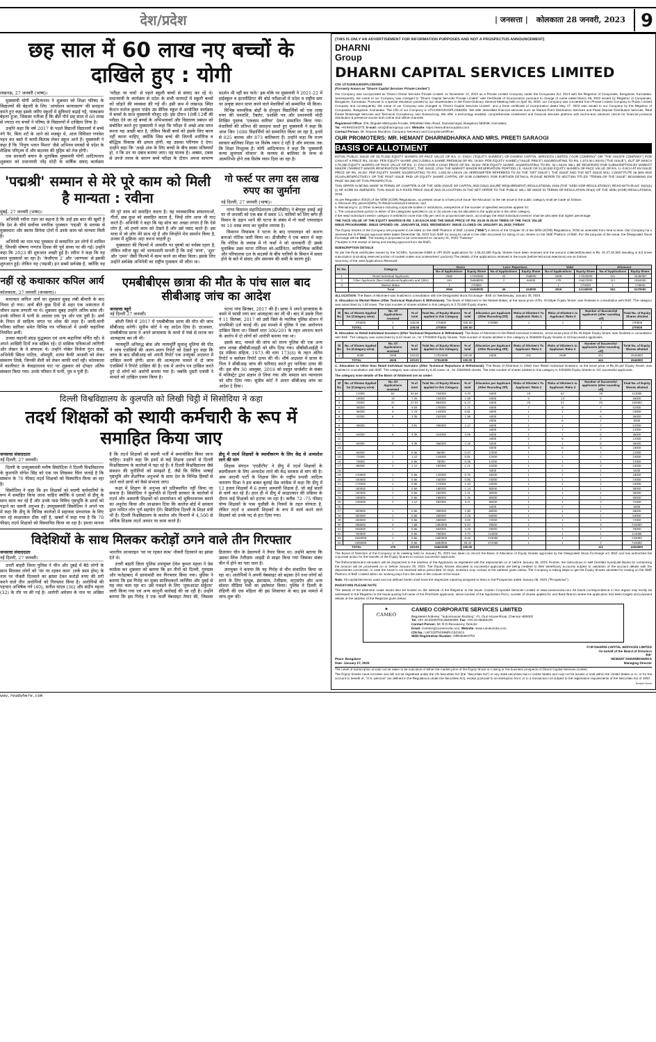देश/प्रदेश
| जनसत्ता | कोलकाता 28 जनवरी, 2023 9
छह साल में 60 लाख नए बच्चों के दाखिले हुए : योगी
लखनऊ, 27 जनवरी (भाषा)।
मुख्यमंत्री योगी आदित्यनाथ ने शुक्रवार को शिक्षा परिषद के विद्यालयों की बेहतरी के लिए 'आपरेशन कायाकल्प' की सराहना करते हुए कहा इसके जरिए स्कूलों में सुविधाएं बढ़ाई गईं, पाठ्यक्रम बेहतर हुआ, जिसका नतीजा है कि बीते पौने छह साल में 60 लाख से ज्यादा नए बच्चों ने परिषद के विद्यालयों में दाखिला लिया है।
उन्होंने कहा कि वर्ष 2017 के पहले विद्यार्थी विद्यालयों में बच्चे नंगे पैर, बिना शर्ट के आने को मजबूर थे, आज विधिवत गणवेश पहन कर बस्ते में कापी-किताब लेकर स्कूल आते हैं। मुख्यमंत्री ने कहा है कि 'निपुण भारत मिशन' जैसे अभिनव प्रयासों से प्रदेश के शैक्षिक परिदृश्य में और बदलाव की मुहिम को तेज होगी।
एक सरकारी बयान के मुताबिक मुख्यमंत्री योगी आदित्यनाथ शुक्रवार को प्रधानमंत्री नरेंद्र मोदी के वार्षिक संवाद कार्यक्रम 'परीक्षा पर चर्चा' से पहले स्कूली बच्चों से संवाद कर रहे थे। प्रधानमंत्री के कार्यक्रम से प्रदेश के सभी जनपदों में स्कूली बच्चों को जोड़ने की व्यवस्था की गई थी। इसी क्रम में लखनऊ स्थित कैप्टन मनोज कुमार पांडेय उप्र सैनिक स्कूल में आयोजित कार्यक्रम में बच्चों के साथ मुख्यमंत्री मौजूद रहे। इस दौरान 10वीं-12वीं की परीक्षा देने जा रहे बच्चों के अभिभावकों और विद्यालय प्रबंधन को संबोधित करते हुए मुख्यमंत्री ने कहा कि परीक्षा में अच्छे अंक प्राप्त करना यह अच्छी बात है, लेकिन किसी बच्चे को इसके लिए बाध्य नहीं करना चाहिए, क्योंकि जिस बच्चे की जितनी शारीरिक व बौद्धिक विकास की क्षमता होगी, वह उसका परिणाम दे देगा। उन्होंने कहा कि 'अच्छे अंक के लिए बच्चों के बीच स्वस्थ प्रतिस्पर्धा हो, न कि उन पर दबाव बनाया जाए। यह घातक है। अक्सर, दबाव से उपजे तनाव के कारण बच्चे परीक्षा के दौरान अपना सामान्य प्रदर्शन भी नहीं कर पाते।' इस मौके पर मुख्यमंत्री ने 2021-22 में हाईस्कूल व इंटरमीडिएट की बोर्ड परीक्षाओं में प्रदेश व राष्ट्रीय स्तर पर उत्कृष्ट स्थान प्राप्त करने वाले मेधावियों को सम्मानित भी किया।
विभिन्न माध्यमिक बोर्डों के होनहार विद्यार्थियों को एक लाख रुपए की धनराशि, टैबलेट, प्रशस्ति पत्र और प्रधानमंत्री मोदी लिखित पुस्तक 'एक्जाम वारियर' देकर सम्मानित किया गया। मेधावियों की प्रतिभा की सराहना करते हुए मुख्यमंत्री ने कहा कि आज जिन 1698 विद्यार्थियों को सम्मानित किया जा रहा है, इनमें से 825 बालक और 873 बालिकाएं हैं। उन्होंने कहा कि राज्य सरकार बालिका शिक्षा पर विशेष ध्यान दे रही है और स्नातक तक कि शिक्षा निःशुल्क है। योगी आदित्यनाथ ने कहा कि 'मुख्यमंत्री कन्या सुमंगला योजना' के माध्यम से बालिका के जन्म से आत्मनिर्भर होने तक विशेष ध्यान दिया जा रहा है।
'पद्मश्री' सम्मान से मेरे पूरे काम को मिली है मान्यता : रवीना
मुंबई, 27 जनवरी (भाषा)।
अभिनेत्री रवीना टंडन का कहना है कि उन्हें इस बात की खुशी है कि देश के चौथे सर्वोच्च नागरिक पुरस्कार 'पद्मश्री' के माध्यम से मुख्यधारा और स्वतंत्र सिनेमा दोनों में उनके काम को मान्यता मिली है।
अभिनेत्री का नाम पद्म पुरस्कार से सम्मानित उन लोगों में शामिल है, जिनकी घोषणा गणतंत्र दिवस की पूर्व संध्या पर की गई। उन्होंने कहा कि 2023 की शुरुआत अच्छी हुई है। रवीना ने कहा कि यह साल पुरस्कारों का रहा है। 'केजीएफ 2' और 'अरण्यक' से इसकी शुरुआत हुई। लेकिन यह (पद्मश्री) इन सबमें सर्वश्रेष्ठ है, क्योंकि यह मेरे पूरे काम को समाहित करता है। यह व्यावसायिक सफलताओं, गीतों, सब कुछ को समाहित करता है, जिन्हें लोग आज भी याद करते हैं। अभिनेत्री ने कहा कि यह सोच कर अच्छा लगता है कि ऐसे लोग हैं, जो हमारे काम को देखते हैं और उसे पसंद करते हैं। इस यात्रा में जो लोग मेरे साथ रहे हैं और जिन्होंने मेरा समर्थन किया है, उनका मैं शुक्रिया अदा करना चाहती हूं।
मुख्यधारा की फिल्मों में आमतौर पर पुरुषों का वर्चस्व रहता है, लेकिन रवीना खुद को भाग्यशाली मानती हैं कि उन्हें 'सत्ता', 'शूल' और 'दमन' जैसी फिल्मों में काम करने का मौका मिला। इसके लिए उन्होंने सर्वश्रेष्ठ अभिनेत्री का राष्ट्रीय पुरस्कार भी जीता था।
गो फर्स्ट पर लगा दस लाख रुपए का जुर्माना
नई दिल्ली, 27 जनवरी (भाषा)।
नागर विमानन महानिदेशालय (डीजीसीए) ने बेंगलुरु हवाई अड्डे पर नौ जनवरी को एक बस में सवार 55 यात्रियों को लिए बगैर ही विमान के उड़ान भरने की घटना के संबंध में गो फर्स्ट एयरलाइन पर 10 लाख रुपए का जुर्माना लगाया है।
विमानन नियामक ने घटना के बाद एयरलाइन को कारण बताओ नोटिस जारी किया था। डीजीसीए ने एक बयान में कहा कि नोटिस के जवाब में गो फर्स्ट ने जो जानकारी दी उसके मुताबिक उक्त घटना टर्मिनल को-आर्डिनेटर, वाणिज्यिक कर्मियों और परिचालक दल के सदस्यों के बीच यात्रियों के विमान में सवार होने के बारे में संवाद और समन्वय की कमी के कारण हुई।
नहीं रहे कथाकार कपिल आर्य
कोलकाता, 27 जनवरी (जनसत्ता)।
कथाकार कपिल आर्य का शुक्रवार सुबह लंबी बीमारी के बाद निधन हो गया। आर्य बीते कुछ दिनों से शहर एक अस्पताल में जीवन रक्षक प्रणाली पर थे। शुक्रवार सुबह उन्होंने अंतिम सांस ली। उनके परिवार में पत्नी के अलावा एक पुत्र और एक पुत्री है। आर्य के निधन से साहित्य जगत पर शोक की लहर है। जानी-मानी पत्रिका सारिका समेत विभिन्न पत्र पत्रिकाओं में उनकी कहानियां नियमित छपीं।
उनका कहानी संग्रह युद्धस्थल एवं अन्य कहानियां चर्चित रही। वे अपने आखिरी दिनों तक सक्रिय रहे। दो मासिक पत्रिकाओं तरंगिणी और लेखन के वे संपादक थे। उन्होंने नोबेल विजेता गुंटर ग्रास, अभिनेत्री स्मिता पाटिल, ओमपुरी, शायर कैफी आजमी को लेकर संस्मरण लिखे, जिनकी शैली को लेकर काफी चर्चा रही। कोलकाता में कालीघाट के केवड़ातल्ला घाट पर शुक्रवार को दोपहर अंतिम संस्कार किया गया। उनके परिवार में पत्नी, पुत्र व पुत्री हैं।
एमबीबीएस छात्रा की मौत के पांच साल बाद सीबीआइ जांच का आदेश
जनसत्ता ब्यूरो
नई दिल्ली 27 जनवरी।
बरेली जिले में 2017 में एमबीबीएस छात्रा की मौत की जांच सीबीआइ करेगी। सुप्रीम कोर्ट ने यह आदेश दिया है। दरअसल, एमबीबीएस छात्रा ने अपने छात्रावास के कमरे में पंखे से लटक कर आत्महत्या कर ली थी।
न्यायमूर्ति अनिरुद्ध बोस और न्यायमूर्ति सुधांशु धूलिया की पीठ ने जांच एजंसियों की अलग-अलग रिपोर्ट को देखते हुए कहा कि जांच के बाद सीबीआइ को अपनी रिपोर्ट एक उपयुक्त अदालत में दाखिल करनी होगी। छात्रा की आत्महत्या मामले में दो जांच एजंसियों ने रिपोर्ट दाखिल की है। एक में आरोप पत्र दाखिल करते हुए दो लोगों को आरोपी बनाया गया है। जबकि दूसरी एजंसी ने मामले को दाखिल दफ्तर किया है।
घटना पांच सितंबर, 2017 की है। छात्रा ने अपने छात्रावास के कमरे में फांसी लगा कर आत्महत्या कर ली थी। बाद में उसके पिता ने 11 सितंबर, 2017 को उसी जिले के न्यायिक पुलिस स्टेशन में प्राथमिकी दर्ज कराई थी। इस मामले में पुलिस ने एक आरोपपत्र दाखिल किया था। जिसमें धारा 306/201 के तहत अपराध करने के आरोप में दो लोगों को आरोपी बनाया गया था।
इसके बाद, मामले की जांच को राज्य पुलिस की एक अन्य जांच शाखा सीबीसीआइडी को सौंप दिया गया। सीबीसीआईडी ने दंड प्रक्रिया संहिता, 1973 की धारा 173(8) के तहत अंतिम रिपोर्ट व क्लोजर रिपोर्ट दायर की थी। शीर्ष अदालत में छात्रा के पिता ने सीबीआइ जांच की फरियाद करते हुए याचिका दायर की थी। इस बीच 30 अक्तूबर, 2018 को प्रस्तुत चार्जशीट के संबंध में मजिस्ट्रेट द्वारा संज्ञान ले लिया गया और मामला सत्र न्यायालय को सौंप दिया गया। सुप्रीम कोर्ट ने अंततः सीबीआइ जांच का आदेश दे दिया।
दिल्ली विश्वविद्यालय के कुलपति को लिखी चिट्ठी में सिसोदिया ने कहा
तदर्थ शिक्षकों को स्थायी कर्मचारी के रूप में समाहित किया जाए
जनसत्ता संवाददाता
नई दिल्ली, 27 जनवरी।
दिल्ली के उपमुख्यमंत्री मनीष सिसोदिया ने दिल्ली विश्वविद्यालय के कुलपति योगेश सिंह को एक पत्र लिखकर चिंता जताई है कि संस्थान के 70 फीसद तदर्थ शिक्षकों को विस्थापित किया जा रहा है।
सिसोदिया ने कहा कि इन शिक्षकों को स्थायी कर्मचारियों के रूप में समाहित किया जाना चाहिए क्योंकि वे दशकों से डीयू के साथ काम कर रहे हैं और उनके पास विविध पृष्ठभूमि के छात्रों को पढ़ाने का जरूरी अनुभव है। उपमुख्यमंत्री सिसोदिया ने अपने पत्र में कहा कि डीयू के विभिन्न कालेजों में सहायक प्राध्यापक के लिए चल रहे साक्षात्कार ठीक नहीं है, खबरों में कहा गया है कि 70 फीसद तदर्थ शिक्षकों को विस्थापित किया जा रहा है। हमारा मानना है कि तदर्थ शिक्षकों को स्थायी भर्ती में समायोजित किया जाना चाहिए। उन्होंने कहा कि इनमें से कई शिक्षक दशकों से दिल्ली विश्वविद्यालय के कालेजों में पढ़ा रहे हैं। वे दिल्ली विश्वविद्यालय जैसे संस्थान की चुनौतियों को समझते हैं, जैसे कि विविध भाषाई पृष्ठभूमि और शैक्षणिक अनुभवों के साथ देश के विभिन्न हिस्सों से आने वाले छात्रों को कैसे संभाला जाए।
कक्षा में शिक्षण के अनुभव को प्रतिस्थापित नहीं किया जा सकता है। सिसोदिया ने कुलपति से दिल्ली सरकार के कालेजों में तदर्थ और अस्थायी शिक्षकों को समायोजन को सुविधाजनक बनाने का अनुरोध किया और आश्वासन दिया कि कालेज बोर्ड में सरकार द्वारा नामित लोग पूर्ण सहयोग देंगे। सिसोदिया दिल्ली के शिक्षा मंत्री भी हैं। दिल्ली विश्वविद्यालय के कालेज और विभागों में 4,500 से अधिक शिक्षक तदर्थ आधार पर काम करते हैं।
डीयू में तदर्थ शिक्षकों के स्थायीकरण के लिए केंद्र से अध्यादेश लाने की मांग
शिक्षक संगठन 'एएडीटीए' ने डीयू में तदर्थ शिक्षकों के स्थायीकरण के लिए अध्यादेश लाने की केंद्र सरकार से मांग की है। आम आदमी पार्टी के शिक्षक विंग के राष्ट्रीय प्रभारी आदित्य नारायण मिश्रा ने इस बाबत बुलाई प्रेस कांफ्रेंस में कहा कि डीयू में 12 हजार शिक्षकों में 6 हजार अस्थायी शिक्षक हैं, जो कई सालों से कार्य कर रहे हैं। हाल ही में डीयू में साक्षात्कार की प्रक्रिया के दौरान कई शिक्षकों को हटाया जा रहा है। करीब 72 -75 फीसद योग्य शिक्षकों के पास यूजीसी के नियमों के तहत योग्यता है, लेकिन तदर्थ व अस्थायी शिक्षकों के रूप में कार्य करने वाले शिक्षकों को उनके पद से हटा दिया गया।
विदेशियों के साथ मिलकर करोड़ों ठगने वाले तीन गिरफ्तार
जनसत्ता संवाददाता
नई दिल्ली, 27 जनवरी।
उत्तरी बाहरी जिला पुलिस ने चीन और दुबई में बैठे लोगों के साथ मिलकर लोगों को 'घर पर रहकर काम' (वर्क फ्राम होम) के नाम पर नौकरी दिलवाने का झांसा देकर करोड़ों रुपए की ठगी करने वाले तीन आरोपियों को गिरफ्तार किया है। आरोपियों की पहचान अभिषेक गर्ग (40), सतीश यादव (36) और संदीप महला (32) के तौर पर की गई है। आरोपी अमेजन के नाम पर अखिल भारतीय आनलाइन 'घर पर रहकर काम' नौकरी दिलवाने का झांसा देते थे।
उत्तरी बाहरी जिला पुलिस उपायुक्त देवेश कुमार महला ने प्रेस कांफ्रेंस कर शुक्रवार को बताया कि इन तीनों को दिल्ली, गुरुग्राम और फतेहाबाद में छापामारी कर गिरफ्तार किया गया। पुलिस ने बताया कि इस गिरोह का मुख्य साजिशकर्ता जार्जिया और दुबई से यह धंधा चला रहा था। उसे पकड़ने के लिए 'लुकआउट सर्कुलर' जारी किया गया एवं अन्य कानूनी कार्रवाई की जा रही है। उन्होंने बताया कि इस गिरोह ने एक फर्जी वेबसाइट तैयार की, जिसका डिजायन चीन के डेवलपरों ने तैयार किया था। उन्होंने बताया कि उसका लिंक टेलीग्राम आइडी से साझा किया गया जिसका संबंध चीन में होने का पता चला है।
उपायुक्त ने बताया कि यह गिरोह से चीन संचालित किया जा रहा था। आरोपियों ने अपनी वेबसाइट को बढ़ावा देने तथा लोगों को ठगने के लिए यूट्यूब, इंस्टाग्राम, टेलीग्राम, वाट्सऐप और अन्य सोशल मीडिया मंचों का इस्तेमाल किया। पुलिस ने दिल्ली के रोहिणी की एक महिला की इस शिकायत के बाद इस मामले में जांच शुरू की।
(THIS IS ONLY AN ADVERTISEMENT FOR INFORMATION PURPOSES AND NOT A PROSPECTUS ANNOUNCEMENT)
DHARNI
Group
DHARNI CAPITAL SERVICES LIMITED
CIN: U74120KA2015PLC084050
(Formerly known as "Dharni Capital Services Private Limited")
Our Company was incorporated as 'Dharni Online Services Private Limited' on November 12, 2015 as a Private Limited Company under the Companies Act, 2013 with the Registrar of Companies, Bangalore, Karnataka. Subsequently, the name of our Company was changed to "Dharni Capital Services Private Limited" vide Certificate of Incorporation pursuant to change of name dated March 28, 2022 issued by Registrar of Companies, Bangalore, Karnataka. Pursuant to a special resolution passed by our shareholders in the Extra-Ordinary General Meeting held on April 26, 2022, our Company was converted from Private Limited Company to Public Limited Company and consequently, the name of our Company was changed to 'Dharni Capital Services Limited', and a fresh certificate of incorporation dated May 17, 2022 was issued to our Company by the Registrar of Companies, Bangalore, Karnataka. The CIN of our Company is U74120KA2015PLC084050. We offer diversified financial services such as Mutual Fund Distribution Services and Fixed Deposit Distribution Services, Real Estate Brokerage Services and Technical Consultancy and Outsourcing. We offer a technology enabled, comprehensive investment and financial services platform with end-to-end solutions critical for financial products distribution & presence across both online and offline channels
Registered Office: 226, Brigade Metropolis Arcade, Whitefield Main Road, Garudachapal, Bangaluru 560048, Karnataka;
Tel: +919945164270; E-mail: info@dharnigroup.com; Website: https://www.dharnicapital.com/
Contact Person: Mr. Mayank Mundhra, Company Secretary and ComplianceOfficer
OUR PROMOTERS: MR. HEMANT DHARNIDHARKA AND MRS. PREETI SARAOGI
BASIS OF ALLOTMENT
INITIAL PUBLIC ISSUE OF 53,70,000 EQUITY SHARES OF FACE VALUE OF RS. 1/- EACH ("EQUITY SHARES") OF DHARNI CAPITAL SERVICES LIMITED ("OUR COMPANY" OR "THE ISSUER COMPANY") FOR CASH AT A PRICE RS. 20.00/- PER EQUITY SHARE (INCLUDING A SHARE PREMIUM OF RS. 19.00/- PER EQUITY SHARE) ("ISSUE PRICE") AGGREGATING TO RS. 1,074.00 LAKHS ("THE ISSUE"), OUT OF WHICH 2,70,000 EQUITY SHARES OF FACE VALUE OF RS. 1/- EACH FOR A CASH PRICE OF RS. 20.00/- PER EQUITY SHARE, AGGREGATING TO RS. 54 LAKHS WILL BE RESERVED FOR SUBSCRIPTION BY MARKET MAKER ("MARKET MAKER RESERVATION PORTION"). THE ISSUE LESS THE MARKET MAKER RESERVATION PORTION I.E. ISSUE OF 51,00,000 EQUITY SHARES OF FACE VALUE OF RS. 1/- EACH AT AN ISSUE PRICE OF RS. 20.00/- PER EQUITY SHARE AGGREGATING TO RS. 1,020.00 LAKHS (IS HEREINAFTER REFERRED TO AS THE "NET ISSUE"). THE ISSUE AND THE NET ISSUE WILL CONSTITUTE 26.36% AND 25.04%,RESPECTIVELY OF THE POST ISSUE PAID UP EQUITY SHARE CAPITAL OF OUR COMPANY. FOR FURTHER DETAILS, PLEASE REFER TO SECTION TITLED "TERMS OF THE ISSUE" BEGINNING ON PAGE NO.280 OF THIS PROSPECTUS.
THIS OFFER IS BEING MADE IN TERMS OF CHAPTER IX OF THE SEBI (ISSUE OF CAPITAL AND DISCLOSURE REQUIREMENT) REGULATIONS, 2018 (THE "SEBI ICDR REGULATIONS") READ WITH RULE 19(2)(b)(i) OF SCRR AS AMENDED. THIS ISSUE IS A FIXED PRICE ISSUE AND ALLOCATION IN THE NET OFFER TO THE PUBLIC WILL BE MADE IN TERMS OF REGULATION 253(2) OF THE SEBI (ICDR) REGULATIONS, 2018.
As per Regulation 253(2) of the SEBI (ICDR) Regulations, as present issue is a fixed price issue 'the Allocation' is the net issue to the public category shall be made as follows:
a. Minimum fifty percent(50%) To Retail Individual Investors; and
b. Remaining to: (i) Other investors including corporate bodies or institutions, irrespective of the number of specified securities applied for;
c. The unsubscribed portion in either of the categories specified in (a) or (b) above may be allocated to the applicants in the other category.
If the retail individual investor category is entitled to more than fifty per cent on proportionate basis, accordingly the retail individual investors shall be allocated that higher percentage.
THE FACE VALUE OF THE EQUITY SHARES IS RS. 1.00 EACH AND THE ISSUE PRICE OF RS. 20.00 IS 20.00 TIMES OF THE FACE VALUE
ISSUE PROGRAMME: ISSUE OPENED ON: JANUARY18, 2023; WEDNESDAY; ISSUE CLOSED ON JANUARY 20, 2023; FRIDAY
The Equity Shares of the Company are proposed to be listed on the SME Platform of BSE Limited ("BSE") in terms of the Chapter IX of the SEBI (ICDR) Regulations, 2018 as amended from time to time. Our Company ha s received the In-Principal approval letter dated December 28, 2022 from BSE for using its name in the offer document for listing of our shares on the SME Platform of BSE. For the purpose of the Issue, the Designated Stock Exchange will be BSE. The trading is proposed to be commenced on January 31, 2023; Tuesday*
(*Subject to the receipt of listing and trading approval from the BSE).
SUBSCRIPTION DETAILS
As per the Final certificates issued by the SCSB's, Syndicate ASBA & UPI 5020 applications for 4,56,42,000 Equity Shares have been received and the amount collected/blocked is Rs. 91,27,20,500 resulting in 8.5 times subscription (including reserved portion of market maker and underwriters' portions).The details of the applications received in the issue (before technical rejections) are as follows:
Summary of the valid Applications Received:
| Sr. No. | Category | Gross | | Less: Rejections | | Valid | | Allotment | |
| --- | --- | --- | --- | --- | --- | --- | --- | --- | --- |
| | | No of Applications | Equity Share | No of Applications | Equity Share | No of Applications | Equity Share | No of Applications | Equity Share |
| 1 | Retail Individual Applicants | 2882 | 17292000 | 43 | 258000 | 2839 | 17034000 | 441 | 2646000 |
| 2 | Other Applicants (Non Institutional Applicants and QIBs) | 181 | 15888000 | 2 | 66000 | 179 | 15822000 | 111 | 2454000 |
| 3 | Market Maker | 1 | 270000 | - | - | 1 | 270000 | 1 | 270000 |
| | Total | 3064 | 33450000 | 45 | 324000 | 3019 | 33126000 | 553 | 5370000 |
ALLOCATION: The Basis of Allotment was finalized in consultation with the Designated Stock Exchange - BSE on Wednesday, January 25, 2023
A. Allocation to Market Maker (After Technical Rejections & Withdrawal): The Basis of Allotment to the Market Maker, at the issue price of Rs. 20.00per Equity Share, was finalised in consultation with BSE. The category was subscribed by 1.00 times. The total number of shares allotted in this category is 2,70,000 Equity shares.
| Sl No | No. of Shares Applied for (Category wise) | No. Of Applications received | % of total | Total No. of Equity Shares applied in this Category | % of total | Allocation per Applicant (After Rounding Off) | Ratio of Allottee's To Applicant: Ratio 1 | Ratio of Allottee's to Applicant: Ratio 2 | Number of Successful applicants (after rounding off) | Total No. of Equity Shares allotted |
| --- | --- | --- | --- | --- | --- | --- | --- | --- | --- | --- |
| 1 | 270000 | 1 | 100.00 | 270000 | 100.00 | 270000 | 1 | 1 | 1 | 270000 |
| TOTAL | | 1 | 100.00 | 270000 | 100.00 | | | | 1 | 270000 |
B. Allocation to Retail Individual Investors (After Technical Rejections & Withdrawal): The Basis of Allotment to the Retail Individual Investors, at the issue price of Rs 20.00per Equity Share, was finalized in consultation with BSE. The category was subscribed by 6.44 times i.e., for 17034000 Equity Shares. Total number of shares allotted in this category is 2646000 Equity Shares to 441successful applicants.
| Sl No | No. of Shares Applied for (Category wise) | No. Of Applications received | % of total | Total No. of Equity Shares applied in this Category | % of total | Allocation per Applicant (After Rounding Off) | Ratio of Allottee's To Applicant: Ratio 1 | Ratio of Allottee's to Applicant: Ratio 2 | Number of Successful applicants (after rounding off) | Total No. of Equity Shares allotted |
| --- | --- | --- | --- | --- | --- | --- | --- | --- | --- | --- |
| 1 | 6000 | 2839 | 100.00 | 17034000 | 100.00 | 6000 | 441 | 2839 | 441 | 2646000 |
| TOTAL | | 2839 | 100.00 | 17034000 | 100.00 | | | | 441 | 2646000 |
C. Allocation to Other than Retail Individual Investors (After Technical Rejections & Withdrawal): The Basis of Allotment to Other than Retail Individual Investors, at the issue price of Rs.20 per Equity Share, was finalized in consultation with BSE. The category was subscribed by 6.45 times i.e., for 15822000 shares. The total number of shares allotted in this category is 2454000 Equity Shares to 111 successful applicants.
The category wise details of the Basis of Allotment are as under:
| Sl No | No. of Shares Applied for (Category wise) | No. Of Applications received | % of total | Total No. of Equity Shares applied in this Category | % of total | Allocation per Applicant (After Rounding Off) | Ratio of Allottee's To Applicant: Ratio 1 | Ratio of Allottee's to Applicant: Ratio 2 | Number of Successful applicants (after rounding off) | Total No. of Equity Shares allotted |
| --- | --- | --- | --- | --- | --- | --- | --- | --- | --- | --- |
| 1 | 12000 | 62 | 34.64 | 744000 | 4.70 | 6000 | 19 | 62 | 19 | 114000 |
| 2 | 18000 | 13 | 7.26 | 234000 | 1.48 | 6000 | 6 | 13 | 6 | 36000 |
| 3 | 24000 | 41 | 22.91 | 984000 | 6.22 | 6000 | 25 | 41 | 25 | 150000 |
| 4 | 30000 | 9 | 5.03 | 270000 | 1.71 | 6000 | 7 | 9 | 7 | 42000 |
| 5 | 36000 | 4 | 2.23 | 144000 | 0.91 | 6000 | 1 | 1 | 4 | 24000 |
| 6 | 42000 | 6 | 3.35 | 252000 | 1.59 | 6000 | 1 | 1 | 6 | 36000 |
| 7 | | | | | | 6000 | 1 | 6 | 1 | 6000 |
| 8 | 48000 | 7 | 3.91 | 336000 | 2.12 | 6000 | 1 | 1 | 7 | 42000 |
| 9 | | | | | | 6000 | 2 | 7 | 2 | 12000 |
| 10 | 54000 | 6 | 3.35 | 324000 | 2.05 | 6000 | 1 | 1 | 6 | 36000 |
| 11 | | | | | | 6000 | 2 | 6 | 2 | 12000 |
| 12 | 60000 | 6 | 3.35 | 360000 | 2.28 | 6000 | 1 | 1 | 6 | 36000 |
| 13 | | | | | | 6000 | 3 | 6 | 3 | 18000 |
| 14 | 66000 | 1 | 0.56 | 66000 | 0.42 | 12000 | 1 | 1 | 1 | 12000 |
| 15 | 72000 | 2 | 1.12 | 144000 | 0.91 | 12000 | 1 | 1 | 2 | 24000 |
| 16 | 78000 | 1 | 0.56 | 78000 | 0.49 | 12000 | 1 | 1 | 1 | 12000 |
| 17 | 96000 | 2 | 1.12 | 192000 | 1.21 | 12000 | 1 | 1 | 2 | 24000 |
| 18 | | | | | | 6000 | 1 | 2 | 1 | 6000 |
| 19 | 120000 | 1 | 0.56 | 120000 | 0.76 | 18000 | 1 | 1 | 1 | 18000 |
| 20 | 150000 | 1 | 0.56 | 150000 | 0.95 | 24000 | 1 | 1 | 1 | 24000 |
| 21 | 174000 | 1 | 0.56 | 174000 | 1.10 | 24000 | 1 | 1 | 1 | 24000 |
| 22 | 180000 | 1 | 0.56 | 180000 | 1.14 | 30000 | 1 | 1 | 1 | 30000 |
| 23 | 192000 | 1 | 0.56 | 192000 | 1.21 | 30000 | 1 | 1 | 1 | 30000 |
| 24 | 198000 | 1 | 0.56 | 198000 | 1.25 | 30000 | 1 | 1 | 1 | 30000 |
| 25 | 246000 | 2 | 1.12 | 492000 | 3.11 | 36000 | 1 | 1 | 2 | 72000 |
| 26 | | | | | | 6000 | 1 | 2 | 1 | 6000 |
| 27 | 300000 | 1 | 0.56 | 300000 | 1.90 | 48000 | 1 | 1 | 1 | 48000 |
| 28 | 360000 | 1 | 0.56 | 360000 | 2.28 | 54000 | 1 | 1 | 1 | 54000 |
| 29 | 480000 | 1 | 0.56 | 480000 | 3.03 | 72000 | 1 | 1 | 1 | 72000 |
| 30 | 498000 | 3 | 1.68 | 1494000 | 9.44 | 78000 | 1 | 1 | 3 | 234000 |
| 31 | 504000 | 1 | 0.56 | 504000 | 3.19 | 78000 | 1 | 1 | 1 | 78000 |
| 32 | 750000 | 1 | 0.56 | 750000 | 4.74 | 114000 | 1 | 1 | 1 | 114000 |
| 33 | 1500000 | 1 | 0.56 | 1500000 | 9.48 | 234000 | 1 | 1 | 1 | 234000 |
| 34 | 2400000 | 1 | 0.56 | 4800000 | 30.34 | 372000 | 1 | 1 | 2 | 744000 |
| TOTAL | | 179 | 100.00 | 15822000 | 100.00 | | | | 111 | 2454000 |
The Board of Directors of the Company at its meeting held on January 25, 2023 has taken on record the Basis of Allocation of Equity Shares approved by the Designated Stock Exchange viz. BSE and has authorized the corporate action for the transfer of the Equity Shares to various successful applicants.
The Refund/allotment intimation will be dispatched to the address of the Applicants as registered with the depositories on or before January 28, 2023. Further, the instructions to Self Certified Syndicate Banks for unblocking the amount will be processed on or before January 25, 2023. The Equity Shares allocated to successful applicants are being credited to their beneficiary accounts subject to validation of the account details with the depositories concerned. In case the same is not received within prescribed 10 days, investors may contact at the address given below. The Company is taking steps to get the Equity Shares admitted for trading on the SME Platform of BSE Limited within six working days from the date of the closure of the Issue.
Note: All capitalized terms used and not defined herein shall have the respective meaning assigned to them in the Prospectus dated January 06, 2023 ("Prospectus").
INVESTORS PLEASE NOTE
The details of the allotment made would also be hosted on the website of the Registrar to the Issue- Cameo Corporate Services Limited at www.cameoindia.com All future correspondence in this regard may kindly be addressed to the Registrar to the Issue quoting full name of the First/Sole applicants, serial number of the Application Form, number of shares applied for and Bank Branch where the application had been lodged and payment details at the address of the Registrar given below:
✦
CAMEO
CAMEO CORPORATE SERVICES LIMITED
Registered Address: "Subramanian Building", #1, Club House Road, Chennai -600002
Tel: +91-44-40020700,28460390; Fax: +91-44-28460129
Contact Person: Mr. R.D.Ramasamy, Director
Email: investor@cameoindia.com; Website: www.cameoindia.com
CIN No.: U67120TN1998PLC041613
SEBI Registration Number: INR000003753
Place: Bangalore
Date: January 27, 2023
FOR DHARNI CAPITAL SERVICES LIMITED
On behalf of the Board of Directors
Sd/-
HEMANT DHARNIDHARKA
Managing Director
The Level of Subscription should not be taken to be indicative of either the market price of the Equity Share on Listing or the business prospects of Dharni Capital Services Limited.
The Equity Shares have not been and will not be registered under the US Securities Act (the "Securities Act") or any state securities law in United States and may not be Issued or sold within the United States or to, or for the account or benefit of, "U.S. persons" (as defined in the Regulations under the Securities Act), except pursuant to an exemption from, or in a transaction not subject to the registration requirements of the Securities Act of 1933.
Sunjeet Comm
www.readwhere.com